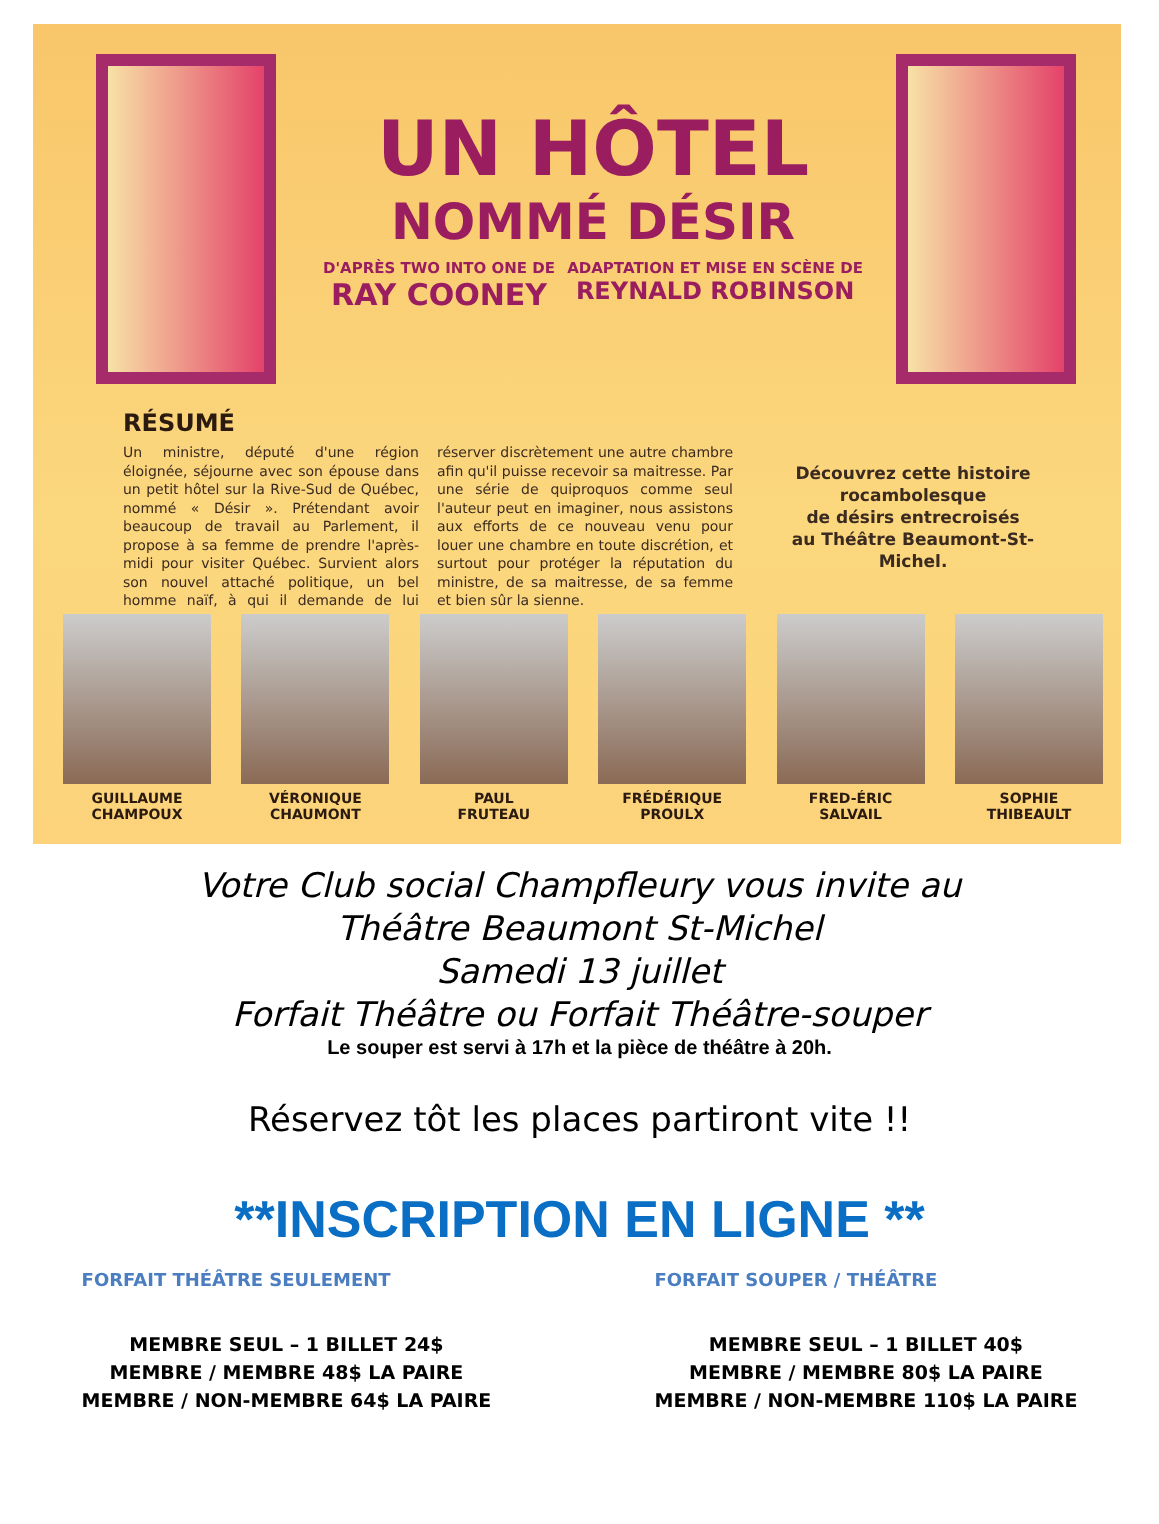UN HÔTEL
NOMMÉ DÉSIR
D'APRÈS TWO INTO ONE DE
RAY COONEY ADAPTATION ET MISE EN SCÈNE DE
REYNALD ROBINSON
RÉSUMÉ
Un ministre, député d'une région éloignée, séjourne avec son épouse dans un petit hôtel sur la Rive-Sud de Québec, nommé « Désir ». Prétendant avoir beaucoup de travail au Parlement, il propose à sa femme de prendre l'après-midi pour visiter Québec. Survient alors son nouvel attaché politique, un bel homme naïf, à qui il demande de lui réserver discrètement une autre chambre afin qu'il puisse recevoir sa maitresse. Par une série de quiproquos comme seul l'auteur peut en imaginer, nous assistons aux efforts de ce nouveau venu pour louer une chambre en toute discrétion, et surtout pour protéger la réputation du ministre, de sa maitresse, de sa femme et bien sûr la sienne.
Découvrez cette histoire rocambolesque
de désirs entrecroisés
au Théâtre Beaumont-St-Michel.
GUILLAUME
CHAMPOUX
VÉRONIQUE
CHAUMONT
PAUL
FRUTEAU
FRÉDÉRIQUE
PROULX
FRED-ÉRIC
SALVAIL
SOPHIE
THIBEAULT
Votre Club social Champfleury vous invite au
Théâtre Beaumont St-Michel
Samedi 13 juillet
Forfait Théâtre ou Forfait Théâtre-souper
Le souper est servi à 17h et la pièce de théâtre à 20h.
Réservez tôt les places partiront vite !!
**INSCRIPTION EN LIGNE **
FORFAIT THÉÂTRE SEULEMENT
MEMBRE SEUL – 1 BILLET 24$
MEMBRE / MEMBRE 48$ LA PAIRE
MEMBRE / NON-MEMBRE 64$ LA PAIRE
FORFAIT SOUPER / THÉÂTRE
MEMBRE SEUL – 1 BILLET 40$
MEMBRE / MEMBRE 80$ LA PAIRE
MEMBRE / NON-MEMBRE 110$ LA PAIRE